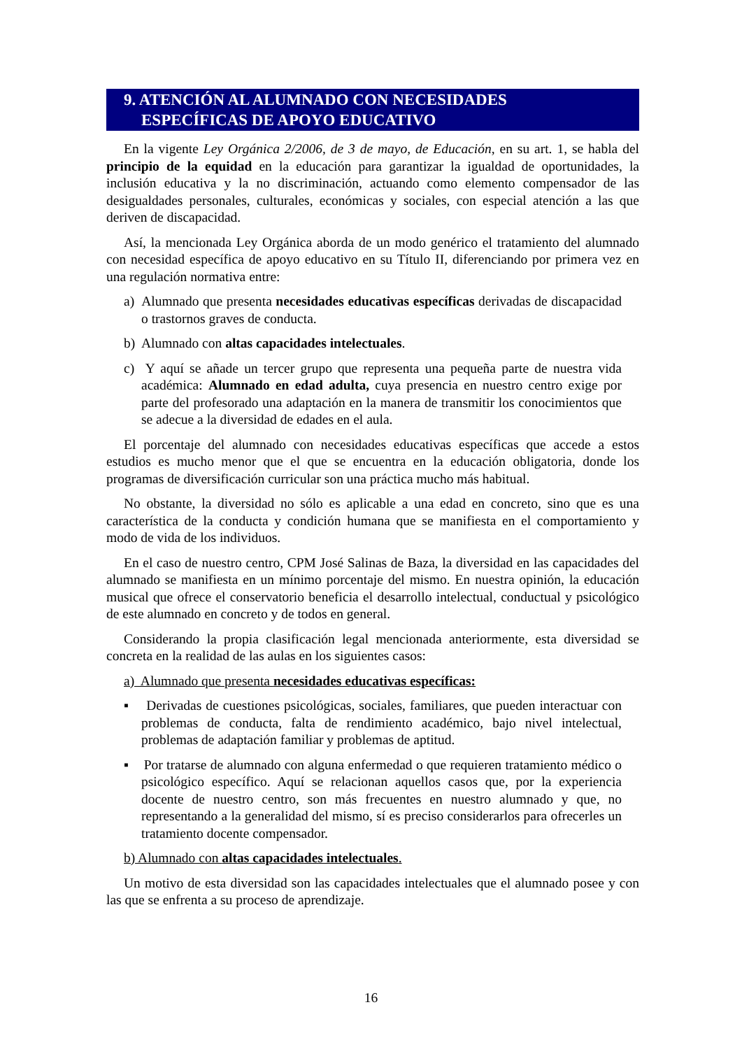9. ATENCIÓN AL ALUMNADO CON NECESIDADES
ESPECÍFICAS DE APOYO EDUCATIVO
En la vigente Ley Orgánica 2/2006, de 3 de mayo, de Educación, en su art. 1, se habla del principio de la equidad en la educación para garantizar la igualdad de oportunidades, la inclusión educativa y la no discriminación, actuando como elemento compensador de las desigualdades personales, culturales, económicas y sociales, con especial atención a las que deriven de discapacidad.
Así, la mencionada Ley Orgánica aborda de un modo genérico el tratamiento del alumnado con necesidad específica de apoyo educativo en su Título II, diferenciando por primera vez en una regulación normativa entre:
a) Alumnado que presenta necesidades educativas específicas derivadas de discapacidad o trastornos graves de conducta.
b) Alumnado con altas capacidades intelectuales.
c) Y aquí se añade un tercer grupo que representa una pequeña parte de nuestra vida académica: Alumnado en edad adulta, cuya presencia en nuestro centro exige por parte del profesorado una adaptación en la manera de transmitir los conocimientos que se adecue a la diversidad de edades en el aula.
El porcentaje del alumnado con necesidades educativas específicas que accede a estos estudios es mucho menor que el que se encuentra en la educación obligatoria, donde los programas de diversificación curricular son una práctica mucho más habitual.
No obstante, la diversidad no sólo es aplicable a una edad en concreto, sino que es una característica de la conducta y condición humana que se manifiesta en el comportamiento y modo de vida de los individuos.
En el caso de nuestro centro, CPM José Salinas de Baza, la diversidad en las capacidades del alumnado se manifiesta en un mínimo porcentaje del mismo. En nuestra opinión, la educación musical que ofrece el conservatorio beneficia el desarrollo intelectual, conductual y psicológico de este alumnado en concreto y de todos en general.
Considerando la propia clasificación legal mencionada anteriormente, esta diversidad se concreta en la realidad de las aulas en los siguientes casos:
a) Alumnado que presenta necesidades educativas específicas:
▪ Derivadas de cuestiones psicológicas, sociales, familiares, que pueden interactuar con problemas de conducta, falta de rendimiento académico, bajo nivel intelectual, problemas de adaptación familiar y problemas de aptitud.
▪ Por tratarse de alumnado con alguna enfermedad o que requieren tratamiento médico o psicológico específico. Aquí se relacionan aquellos casos que, por la experiencia docente de nuestro centro, son más frecuentes en nuestro alumnado y que, no representando a la generalidad del mismo, sí es preciso considerarlos para ofrecerles un tratamiento docente compensador.
b) Alumnado con altas capacidades intelectuales.
Un motivo de esta diversidad son las capacidades intelectuales que el alumnado posee y con las que se enfrenta a su proceso de aprendizaje.
16